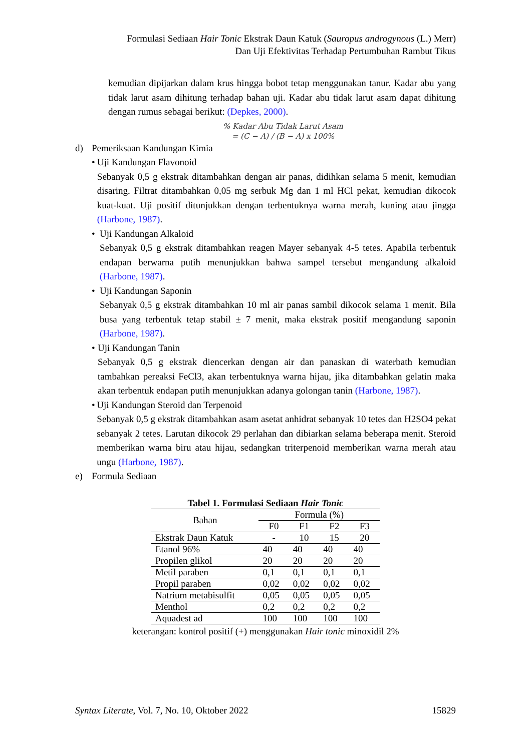Formulasi Sediaan Hair Tonic Ekstrak Daun Katuk (Sauropus androgynous (L.) Merr)
Dan Uji Efektivitas Terhadap Pertumbuhan Rambut Tikus
kemudian dipijarkan dalam krus hingga bobot tetap menggunakan tanur. Kadar abu yang tidak larut asam dihitung terhadap bahan uji. Kadar abu tidak larut asam dapat dihitung dengan rumus sebagai berikut: (Depkes, 2000).
% Kadar Abu Tidak Larut Asam
= (C − A) / (B − A) x 100%
d) Pemeriksaan Kandungan Kimia
• Uji Kandungan Flavonoid
Sebanyak 0,5 g ekstrak ditambahkan dengan air panas, didihkan selama 5 menit, kemudian disaring. Filtrat ditambahkan 0,05 mg serbuk Mg dan 1 ml HCl pekat, kemudian dikocok kuat-kuat. Uji positif ditunjukkan dengan terbentuknya warna merah, kuning atau jingga (Harbone, 1987).
• Uji Kandungan Alkaloid
Sebanyak 0,5 g ekstrak ditambahkan reagen Mayer sebanyak 4-5 tetes. Apabila terbentuk endapan berwarna putih menunjukkan bahwa sampel tersebut mengandung alkaloid (Harbone, 1987).
• Uji Kandungan Saponin
Sebanyak 0,5 g ekstrak ditambahkan 10 ml air panas sambil dikocok selama 1 menit. Bila busa yang terbentuk tetap stabil ± 7 menit, maka ekstrak positif mengandung saponin (Harbone, 1987).
• Uji Kandungan Tanin
Sebanyak 0,5 g ekstrak diencerkan dengan air dan panaskan di waterbath kemudian tambahkan pereaksi FeCl3, akan terbentuknya warna hijau, jika ditambahkan gelatin maka akan terbentuk endapan putih menunjukkan adanya golongan tanin (Harbone, 1987).
• Uji Kandungan Steroid dan Terpenoid
Sebanyak 0,5 g ekstrak ditambahkan asam asetat anhidrat sebanyak 10 tetes dan H2SO4 pekat sebanyak 2 tetes. Larutan dikocok 29 perlahan dan dibiarkan selama beberapa menit. Steroid memberikan warna biru atau hijau, sedangkan triterpenoid memberikan warna merah atau ungu (Harbone, 1987).
e) Formula Sediaan
Tabel 1. Formulasi Sediaan Hair Tonic
| Bahan | Formula (%) | | | |
| --- | --- | --- | --- | --- |
| | F0 | F1 | F2 | F3 |
| Ekstrak Daun Katuk | - | 10 | 15 | 20 |
| Etanol 96% | 40 | 40 | 40 | 40 |
| Propilen glikol | 20 | 20 | 20 | 20 |
| Metil paraben | 0,1 | 0,1 | 0,1 | 0,1 |
| Propil paraben | 0,02 | 0,02 | 0,02 | 0,02 |
| Natrium metabisulfit | 0,05 | 0,05 | 0,05 | 0,05 |
| Menthol | 0,2 | 0,2 | 0,2 | 0,2 |
| Aquadest ad | 100 | 100 | 100 | 100 |
keterangan: kontrol positif (+) menggunakan Hair tonic minoxidil 2%
Syntax Literate, Vol. 7, No. 10, Oktober 2022 15829